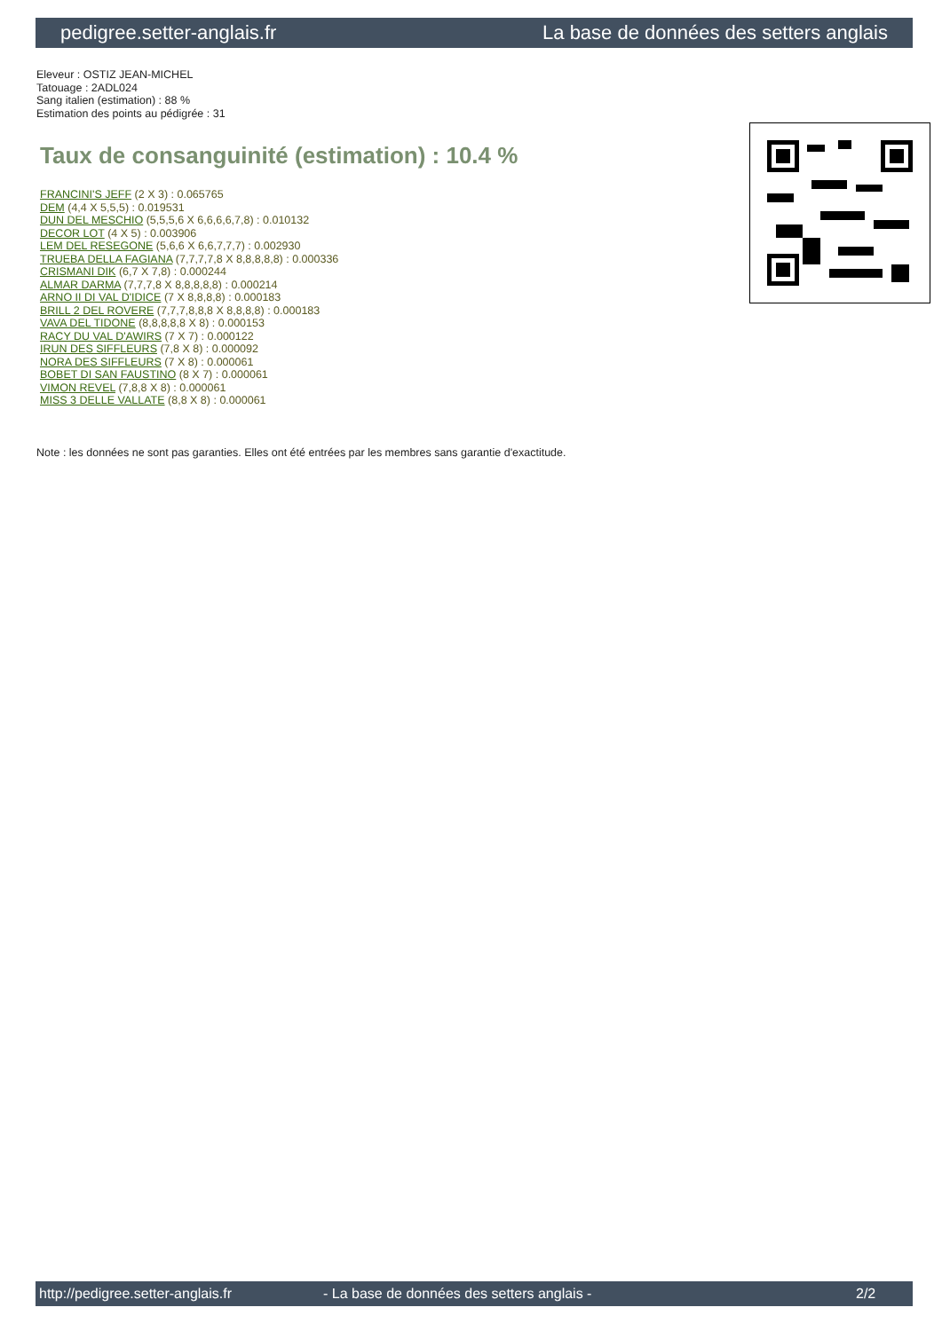pedigree.setter-anglais.fr La base de données des setters anglais
Eleveur : OSTIZ JEAN-MICHEL
Tatouage : 2ADL024
Sang italien (estimation) : 88 %
Estimation des points au pédigrée : 31
Taux de consanguinité (estimation) : 10.4 %
FRANCINI'S JEFF (2 X 3) : 0.065765
DEM (4,4 X 5,5,5) : 0.019531
DUN DEL MESCHIO (5,5,5,6 X 6,6,6,6,7,8) : 0.010132
DECOR LOT (4 X 5) : 0.003906
LEM DEL RESEGONE (5,6,6 X 6,6,7,7,7) : 0.002930
TRUEBA DELLA FAGIANA (7,7,7,7,8 X 8,8,8,8,8) : 0.000336
CRISMANI DIK (6,7 X 7,8) : 0.000244
ALMAR DARMA (7,7,7,8 X 8,8,8,8,8) : 0.000214
ARNO II DI VAL D'IDICE (7 X 8,8,8,8) : 0.000183
BRILL 2 DEL ROVERE (7,7,7,8,8,8 X 8,8,8,8) : 0.000183
VAVA DEL TIDONE (8,8,8,8,8 X 8) : 0.000153
RACY DU VAL D'AWIRS (7 X 7) : 0.000122
IRUN DES SIFFLEURS (7,8 X 8) : 0.000092
NORA DES SIFFLEURS (7 X 8) : 0.000061
BOBET DI SAN FAUSTINO (8 X 7) : 0.000061
VIMON REVEL (7,8,8 X 8) : 0.000061
MISS 3 DELLE VALLATE (8,8 X 8) : 0.000061
Note : les données ne sont pas garanties. Elles ont été entrées par les membres sans garantie d'exactitude.
http://pedigree.setter-anglais.fr - La base de données des setters anglais - 2/2